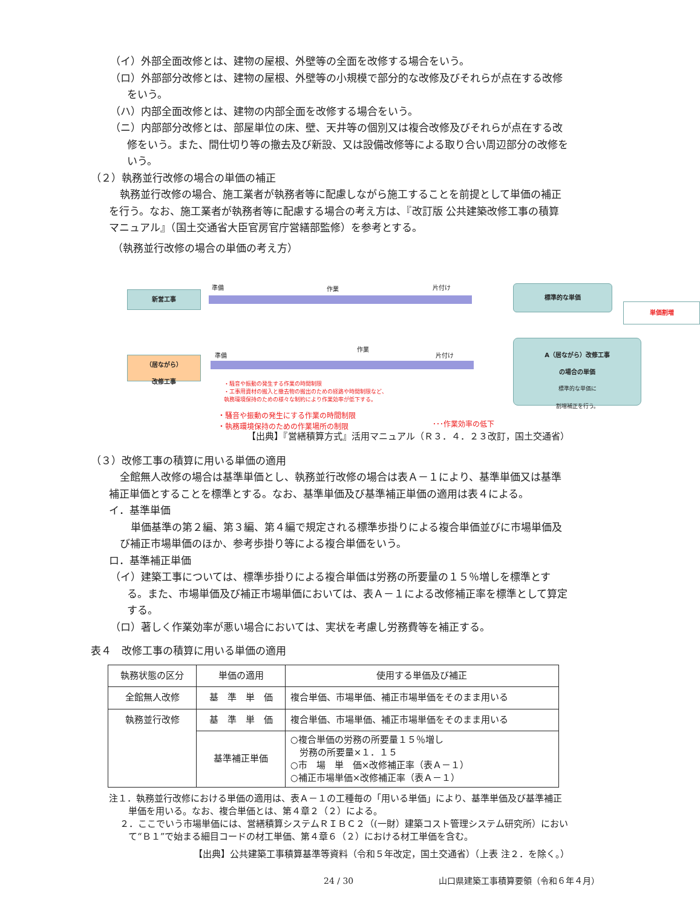（イ）外部全面改修とは、建物の屋根、外壁等の全面を改修する場合をいう。
（ロ）外部部分改修とは、建物の屋根、外壁等の小規模で部分的な改修及びそれらが点在する改修をいう。
（ハ）内部全面改修とは、建物の内部全面を改修する場合をいう。
（ニ）内部部分改修とは、部屋単位の床、壁、天井等の個別又は複合改修及びそれらが点在する改修をいう。また、間仕切り等の撤去及び新設、又は設備改修等による取り合い周辺部分の改修をいう。
（２）執務並行改修の場合の単価の補正
執務並行改修の場合、施工業者が執務者等に配慮しながら施工することを前提として単価の補正を行う。なお、施工業者が執務者等に配慮する場合の考え方は、『改訂版 公共建築改修工事の積算マニュアル』（国土交通省大臣官房官庁営繕部監修）を参考とする。
（執務並行改修の場合の単価の考え方）
新営工事
準備 作業 片付け
標準的な単価
単価割増
（居ながら）
改修工事
準備
作業
片付け
A（居ながら）改修工事
の場合の単価
標準的な単価に
割増補正を行う。
・騒音や振動の発生する作業の時間制限
・工事用資材の搬入と撤去物の搬出のための経路や時間制限など、
執務環境保持のための様々な制約により作業効率が低下する。
・騒音や振動の発生にする作業の時間制限
・執務環境保持のための作業場所の制限
･･･作業効率の低下
【出典】『営繕積算方式』活用マニュアル（Ｒ３．４．２３改訂，国土交通省）
（３）改修工事の積算に用いる単価の適用
全館無人改修の場合は基準単価とし、執務並行改修の場合は表Ａ－１により、基準単価又は基準補正単価とすることを標準とする。なお、基準単価及び基準補正単価の適用は表４による。
イ．基準単価
単価基準の第２編、第３編、第４編で規定される標準歩掛りによる複合単価並びに市場単価及び補正市場単価のほか、参考歩掛り等による複合単価をいう。
ロ．基準補正単価
（イ）建築工事については、標準歩掛りによる複合単価は労務の所要量の１５％増しを標準とする。また、市場単価及び補正市場単価においては、表Ａ－１による改修補正率を標準として算定する。
（ロ）著しく作業効率が悪い場合においては、実状を考慮し労務費等を補正する。
表４　改修工事の積算に用いる単価の適用
| 執務状態の区分 | 単価の適用 | 使用する単価及び補正 |
| 全館無人改修 | 基 準 単 価 | 複合単価、市場単価、補正市場単価をそのまま用いる |
| 執務並行改修 | 基 準 単 価 | 複合単価、市場単価、補正市場単価をそのまま用いる |
| | 基準補正単価 | ○複合単価の労務の所要量１５％増し 労務の所要量×１．１５ ○市 場 単 価×改修補正率（表Ａ－１） ○補正市場単価×改修補正率（表Ａ－１） |
注１．執務並行改修における単価の適用は、表Ａ－１の工種毎の「用いる単価」により、基準単価及び基準補正単価を用いる。なお、複合単価とは、第４章２（２）による。
２．ここでいう市場単価には、営繕積算システムＲＩＢＣ２（(一財）建築コスト管理システム研究所）において“Ｂ１”で始まる細目コードの材工単価、第４章６（２）における材工単価を含む。
【出典】公共建築工事積算基準等資料（令和５年改定，国土交通省）（上表 注２．を除く。）
24 / 30 山口県建築工事積算要領（令和６年４月）